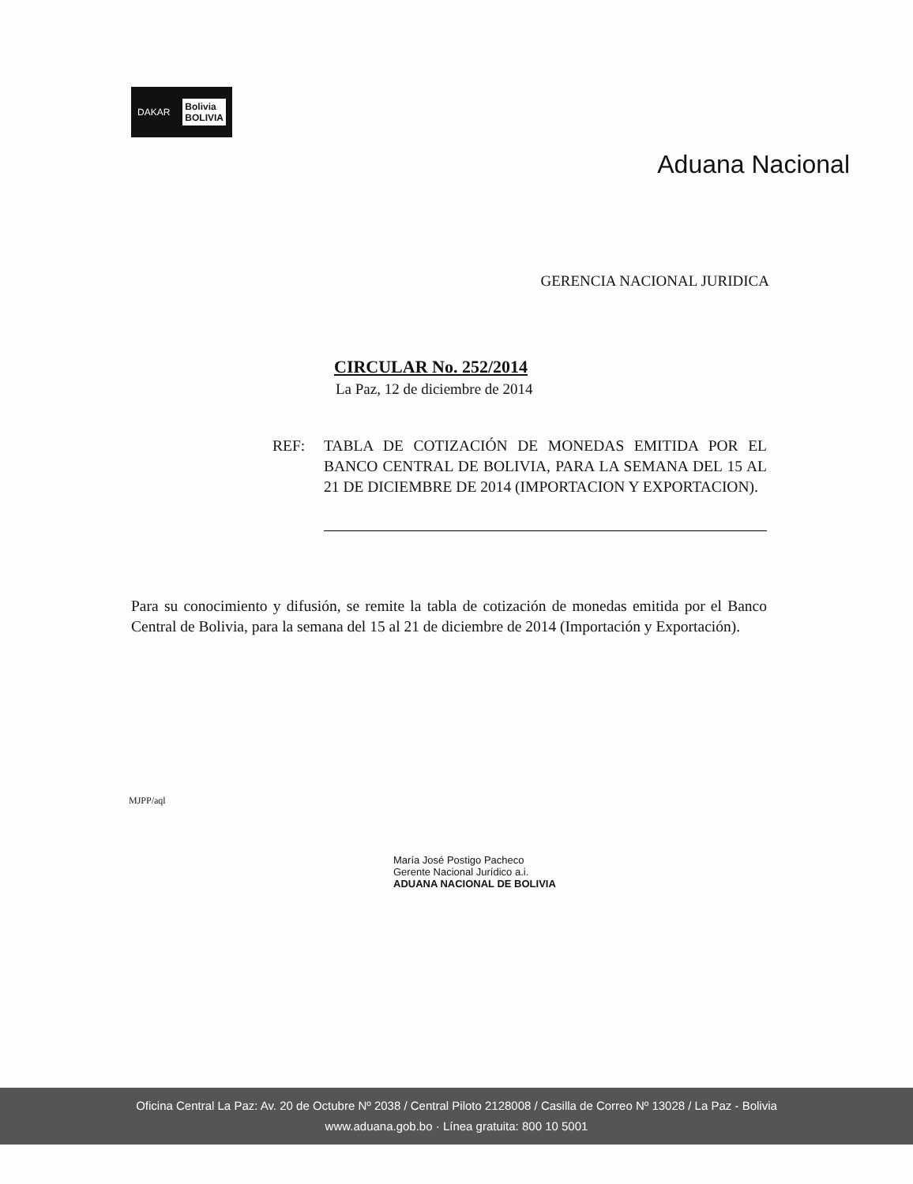DAKAR Bolivia
BOLIVIA
Aduana Nacional
GERENCIA NACIONAL JURIDICA
CIRCULAR No. 252/2014
La Paz, 12 de diciembre de 2014
REF: TABLA DE COTIZACIÓN DE MONEDAS EMITIDA POR EL BANCO CENTRAL DE BOLIVIA, PARA LA SEMANA DEL 15 AL 21 DE DICIEMBRE DE 2014 (IMPORTACION Y EXPORTACION).
Para su conocimiento y difusión, se remite la tabla de cotización de monedas emitida por el Banco Central de Bolivia, para la semana del 15 al 21 de diciembre de 2014 (Importación y Exportación).
MJPP/aql
María José Postigo Pacheco
Gerente Nacional Jurídico a.i.
ADUANA NACIONAL DE BOLIVIA
Oficina Central La Paz: Av. 20 de Octubre Nº 2038 / Central Piloto 2128008 / Casilla de Correo Nº 13028 / La Paz - Bolivia
www.aduana.gob.bo · Línea gratuita: 800 10 5001